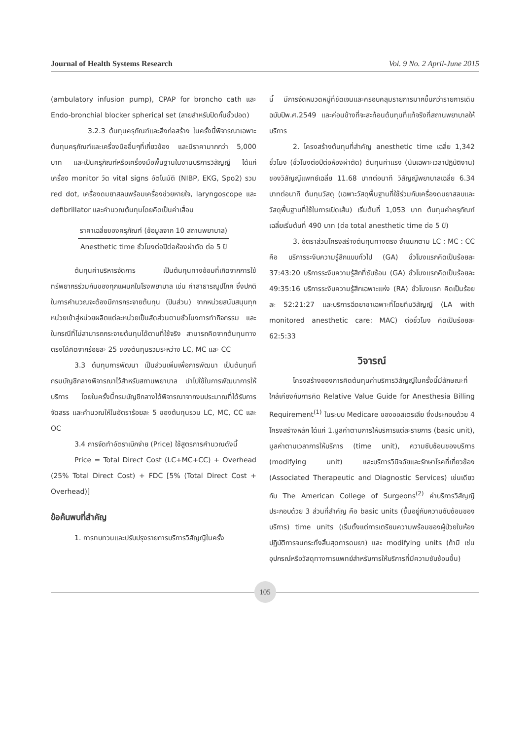Journal of Health Systems Research Vol. 9 No. 2 April-June 2015
(ambulatory infusion pump), CPAP for broncho cath และ Endo-bronchial blocker spherical set (สายสำหรับปิดกั้นขั้วปอด)
3.2.3 ต้นทุนครุภัณฑ์และสิ่งก่อสร้าง ในครั้งนี้พิจารณาเฉพาะต้นทุนครุภัณฑ์และเครื่องมืออื่นๆที่เกี่ยวข้อง และมีราคามากกว่า 5,000 บาท และเป็นครุภัณฑ์หรือเครื่องมือพื้นฐานในงานบริการวิสัญญี ได้แก่ เครื่อง monitor วัด vital signs อัตโนมัติ (NIBP, EKG, Spo2) รวม red dot, เครื่องดมยาสลบพร้อมเครื่องช่วยหายใจ, laryngoscope และ defibrillator และคำนวณต้นทุนโดยคิดเป็นค่าเสื่อม
ราคาเฉลี่ยของครุภัณฑ์ (ข้อมูลจาก 10 สถานพยาบาล)
Anesthetic time ชั่วโมงต่อปีต่อห้องผ่าตัด ต่อ 5 ปี
ต้นทุนค่าบริหารจัดการ เป็นต้นทุนทางอ้อมที่เกิดจากการใช้ทรัพยากรร่วมกันของทุกแผนกในโรงพยาบาล เช่น ค่าสาธารณูปโภค ซึ่งปกติในการคำนวณจะต้องมีการกระจายต้นทุน (ปันส่วน) จากหน่วยสนับสนุนทุกหน่วยเข้าสู่หน่วยผลิตแต่ละหน่วยเป็นสัดส่วนตามชั่วโมงการทำกิจกรรม และในกรณีที่ไม่สามารถกระจายต้นทุนได้ตามที่ใช้จริง สามารถคิดจากต้นทุนทางตรงได้คิดจากร้อยละ 25 ของต้นทุนรวมระหว่าง LC, MC และ CC
3.3 ต้นทุนการพัฒนา เป็นส่วนเพิ่มเพื่อการพัฒนา เป็นต้นทุนที่กรมบัญชีกลางพิจารณาไว้สำหรับสถานพยาบาล นำไปใช้ในการพัฒนาการให้บริการ โดยในครั้งนี้กรมบัญชีกลางได้พิจารณาจากงบประมาณที่ได้รับการจัดสรร และคำนวณให้ในอัตราร้อยละ 5 ของต้นทุนรวม LC, MC, CC และ OC
3.4 การจัดทำอัตราเบิกจ่าย (Price) ใช้สูตรการคำนวณดังนี้
Price = Total Direct Cost (LC+MC+CC) + Overhead (25% Total Direct Cost) + FDC [5% (Total Direct Cost + Overhead)]
ข้อค้นพบที่สำคัญ
1. การทบทวนและปรับปรุงรายการบริการวิสัญญีในครั้ง
นี้ มีการจัดหมวดหมู่ที่ชัดเจนและครอบคลุมรายการมากขึ้นกว่ารายการเดิมฉบับปีพ.ศ.2549 และค่อนข้างที่จะสะท้อนต้นทุนที่แท้จริงที่สถานพยาบาลให้บริการ
2. โครงสร้างต้นทุนที่สำคัญ anesthetic time เฉลี่ย 1,342 ชั่วโมง (ชั่วโมงต่อปีต่อห้องผ่าตัด) ต้นทุนค่าแรง (นับเฉพาะเวลาปฏิบัติงาน) ของวิสัญญีแพทย์เฉลี่ย 11.68 บาทต่อนาที วิสัญญีพยาบาลเฉลี่ย 6.34 บาทต่อนาที ต้นทุนวัสดุ (เฉพาะวัสดุพื้นฐานที่ใช้ร่วมกับเครื่องดมยาสลบและวัสดุพื้นฐานที่ใช้ในการเปิดเส้น) เริ่มต้นที่ 1,053 บาท ต้นทุนค่าครุภัณฑ์เฉลี่ยเริ่มต้นที่ 490 บาท (ต่อ total anesthetic time ต่อ 5 ปี)
3. อัตราส่วนโครงสร้างต้นทุนทางตรง จำแนกตาม LC : MC : CC คือ บริการระงับความรู้สึกแบบทั่วไป (GA) ชั่วโมงแรกคิดเป็นร้อยละ 37:43:20 บริการระงับความรู้สึกที่ซับซ้อน (GA) ชั่วโมงแรกคิดเป็นร้อยละ 49:35:16 บริการระงับความรู้สึกเฉพาะแห่ง (RA) ชั่วโมงแรก คิดเป็นร้อยละ 52:21:27 และบริการฉีดยาชาเฉพาะที่โดยทีมวิสัญญี (LA with monitored anesthetic care: MAC) ต่อชั่วโมง คิดเป็นร้อยละ 62:5:33
วิจารณ์
โครงสร้างของการคิดต้นทุนค่าบริการวิสัญญีในครั้งนี้มีลักษณะที่ใกล้เคียงกับการคิด Relative Value Guide for Anesthesia Billing Requirement<sup>(1)</sup> ในระบบ Medicare ของออสเตรเลีย ซึ่งประกอบด้วย 4 โครงสร้างหลัก ได้แก่ 1.มูลค่าตามการให้บริการแต่ละรายการ (basic unit), มูลค่าตามเวลาการให้บริการ (time unit), ความซับซ้อนของบริการ (modifying unit) และบริการวินิจฉัยและรักษาโรคที่เกี่ยวข้อง (Associated Therapeutic and Diagnostic Services) เช่นเดียวกับ The American College of Surgeons<sup>(2)</sup> ค่าบริการวิสัญญีประกอบด้วย 3 ส่วนที่สำคัญ คือ basic units (ขึ้นอยู่กับความซับซ้อนของบริการ) time units (เริ่มตั้งแต่การเตรียมความพร้อมของผู้ป่วยในห้องปฏิบัติการจนกระทั่งสิ้นสุดการดมยา) และ modifying units (ถ้ามี เช่น อุปกรณ์หรือวัสดุทางการแพทย์สำหรับการให้บริการที่มีความซับซ้อนขึ้น)
105